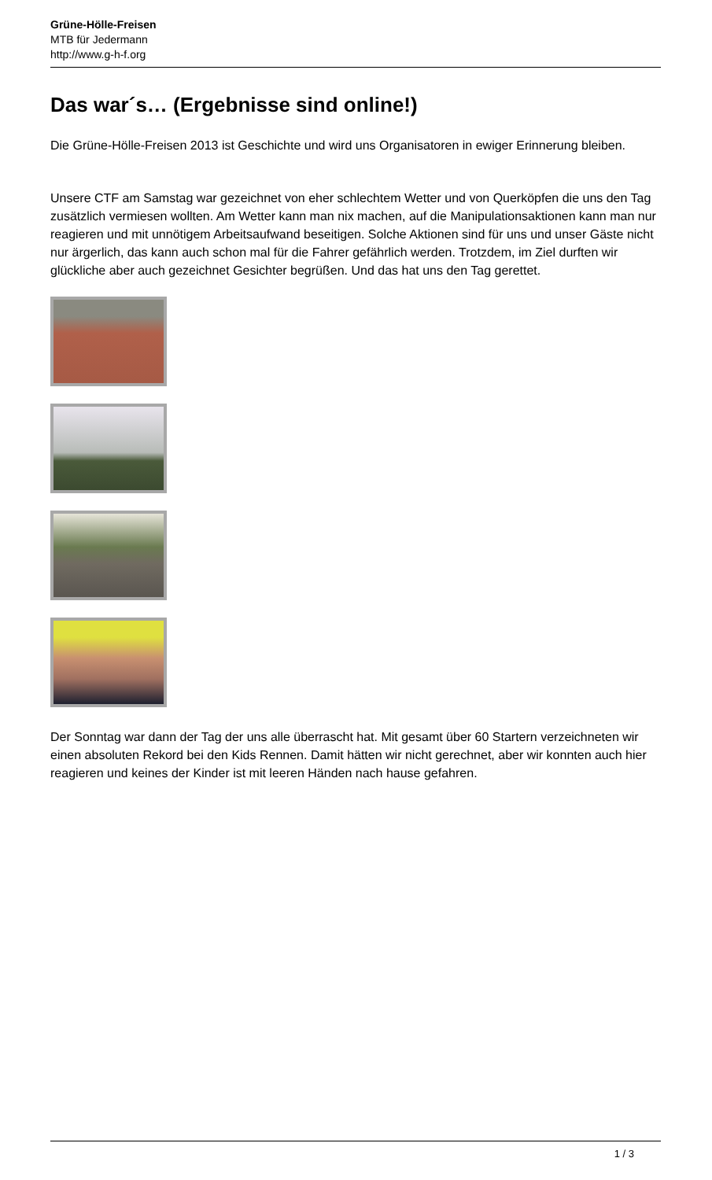Grüne-Hölle-Freisen
MTB für Jedermann
http://www.g-h-f.org
Das war´s… (Ergebnisse sind online!)
Die Grüne-Hölle-Freisen 2013 ist Geschichte und wird uns Organisatoren in ewiger Erinnerung bleiben.
Unsere CTF am Samstag war gezeichnet von eher schlechtem Wetter und von Querköpfen die uns den Tag zusätzlich vermiesen wollten. Am Wetter kann man nix machen, auf die Manipulationsaktionen kann man nur reagieren und mit unnötigem Arbeitsaufwand beseitigen. Solche Aktionen sind für uns und unser Gäste nicht nur ärgerlich, das kann auch schon mal für die Fahrer gefährlich werden. Trotzdem, im Ziel durften wir glückliche aber auch gezeichnet Gesichter begrüßen. Und das hat uns den Tag gerettet.
Der Sonntag war dann der Tag der uns alle überrascht hat. Mit gesamt über 60 Startern verzeichneten wir einen absoluten Rekord bei den Kids Rennen. Damit hätten wir nicht gerechnet, aber wir konnten auch hier reagieren und keines der Kinder ist mit leeren Händen nach hause gefahren.
1 / 3